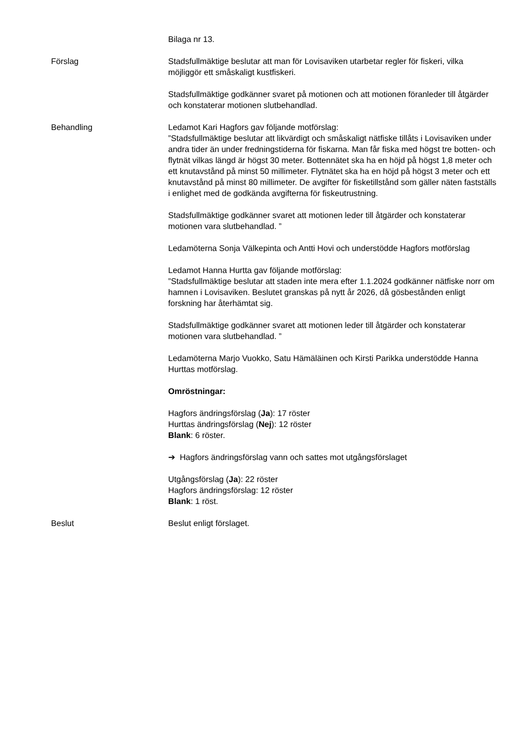Bilaga nr 13.
Förslag Stadsfullmäktige beslutar att man för Lovisaviken utarbetar regler för fiskeri, vilka möjliggör ett småskaligt kustfiskeri.
Stadsfullmäktige godkänner svaret på motionen och att motionen föranleder till åtgärder och konstaterar motionen slutbehandlad.
Behandling Ledamot Kari Hagfors gav följande motförslag:
”Stadsfullmäktige beslutar att likvärdigt och småskaligt nätfiske tillåts i Lovisaviken under andra tider än under fredningstiderna för fiskarna. Man får fiska med högst tre botten- och flytnät vilkas längd är högst 30 meter. Bottennätet ska ha en höjd på högst 1,8 meter och ett knutavstånd på minst 50 millimeter. Flytnätet ska ha en höjd på högst 3 meter och ett knutavstånd på minst 80 millimeter. De avgifter för fisketillstånd som gäller näten fastställs i enlighet med de godkända avgifterna för fiskeutrustning.
Stadsfullmäktige godkänner svaret att motionen leder till åtgärder och konstaterar motionen vara slutbehandlad. ”
Ledamöterna Sonja Välkepinta och Antti Hovi och understödde Hagfors motförslag
Ledamot Hanna Hurtta gav följande motförslag:
”Stadsfullmäktige beslutar att staden inte mera efter 1.1.2024 godkänner nätfiske norr om hamnen i Lovisaviken. Beslutet granskas på nytt år 2026, då gösbestånden enligt forskning har återhämtat sig.
Stadsfullmäktige godkänner svaret att motionen leder till åtgärder och konstaterar motionen vara slutbehandlad. ”
Ledamöterna Marjo Vuokko, Satu Hämäläinen och Kirsti Parikka understödde Hanna Hurttas motförslag.
Omröstningar:
Hagfors ändringsförslag (Ja): 17 röster
Hurttas ändringsförslag (Nej): 12 röster
Blank: 6 röster.
➔ Hagfors ändringsförslag vann och sattes mot utgångsförslaget
Utgångsförslag (Ja): 22 röster
Hagfors ändringsförslag: 12 röster
Blank: 1 röst.
Beslut Beslut enligt förslaget.